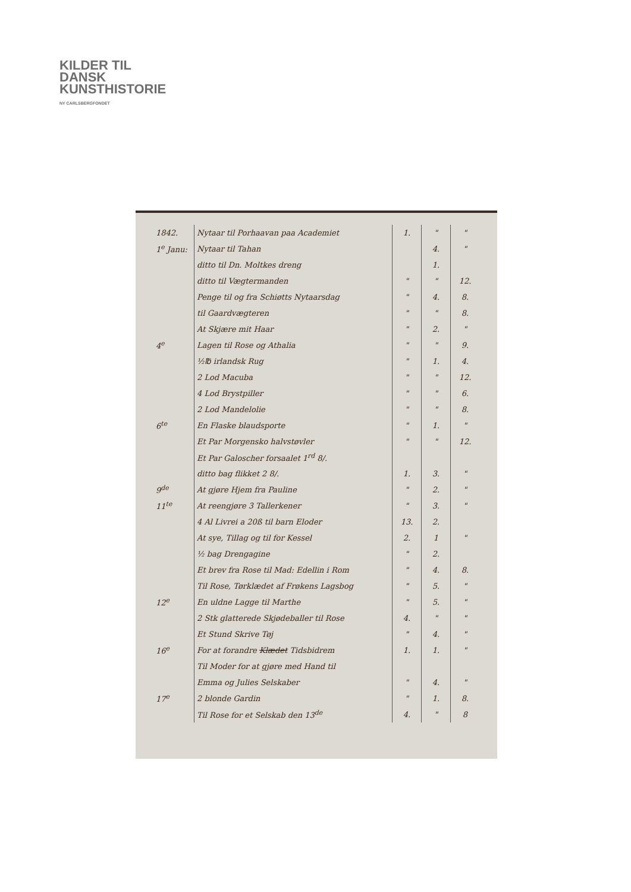KILDER TIL
DANSK
KUNSTHISTORIE
NY CARLSBERGFONDET
| 1842. | Nytaar til Porhaavan paa Academiet | 1. | " | " |
| 1<sup>e</sup> Janu: | Nytaar til Tahan | | 4. | " |
| | ditto til Dn. Moltkes dreng | | 1. | |
| | ditto til Vægtermanden | " | " | 12. |
| | Penge til og fra Schiøtts Nytaarsdag | " | 4. | 8. |
| | til Gaardvægteren | " | " | 8. |
| | At Skjære mit Haar | " | 2. | " |
| 4<sup>e</sup> | Lagen til Rose og Athalia | " | " | 9. |
| | ½℔ irlandsk Rug | " | 1. | 4. |
| | 2 Lod Macuba | " | " | 12. |
| | 4 Lod Brystpiller | " | " | 6. |
| | 2 Lod Mandelolie | " | " | 8. |
| 6<sup>te</sup> | En Flaske blaudsporte | " | 1. | " |
| | Et Par Morgensko halvstøvler | " | " | 12. |
| | Et Par Galoscher forsaalet 1<sup>rd</sup> 8/. | | | |
| | ditto bag flikket 2 8/. | 1. | 3. | " |
| 9<sup>de</sup> | At gjøre Hjem fra Pauline | " | 2. | " |
| 11<sup>te</sup> | At reengjøre 3 Tallerkener | " | 3. | " |
| | 4 Al Livrei a 20ß til barn Eloder | 13. | 2. | |
| | At sye, Tillag og til for Kessel | 2. | 1 | " |
| | ½ bag Drengagine | " | 2. | |
| | Et brev fra Rose til Mad: Edellin i Rom | " | 4. | 8. |
| | Til Rose, Tørklædet af Frøkens Lagsbog | " | 5. | " |
| 12<sup>e</sup> | En uldne Lagge til Marthe | " | 5. | " |
| | 2 Stk glatterede Skjødeballer til Rose | 4. | " | " |
| | Et Stund Skrive Tøj | " | 4. | " |
| 16<sup>e</sup> | For at forandre Klædet Tidsbidrem | 1. | 1. | " |
| | Til Moder for at gjøre med Hand til | | | |
| | Emma og Julies Selskaber | " | 4. | " |
| 17<sup>e</sup> | 2 blonde Gardin | " | 1. | 8. |
| | Til Rose for et Selskab den 13<sup>de</sup> | 4. | " | 8 |